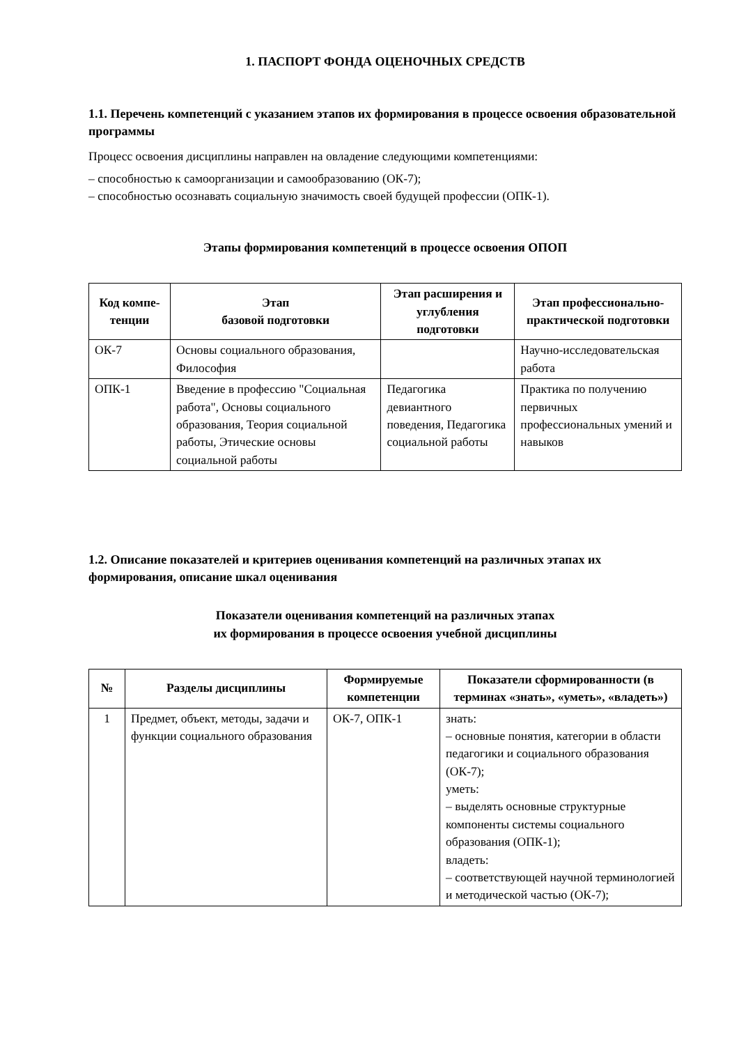1. ПАСПОРТ ФОНДА ОЦЕНОЧНЫХ СРЕДСТВ
1.1. Перечень компетенций с указанием этапов их формирования в процессе освоения образовательной программы
Процесс освоения дисциплины направлен на овладение следующими компетенциями:
– способностью к самоорганизации и самообразованию (ОК-7);
– способностью осознавать социальную значимость своей будущей профессии (ОПК-1).
Этапы формирования компетенций в процессе освоения ОПОП
| Код компе-тенции | Этап базовой подготовки | Этап расширения и углубления подготовки | Этап профессионально-практической подготовки |
| --- | --- | --- | --- |
| ОК-7 | Основы социального образования, Философия | | Научно-исследовательская работа |
| ОПК-1 | Введение в профессию "Социальная работа", Основы социального образования, Теория социальной работы, Этические основы социальной работы | Педагогика девиантного поведения, Педагогика социальной работы | Практика по получению первичных профессиональных умений и навыков |
1.2. Описание показателей и критериев оценивания компетенций на различных этапах их формирования, описание шкал оценивания
Показатели оценивания компетенций на различных этапах
их формирования в процессе освоения учебной дисциплины
| № | Разделы дисциплины | Формируемые компетенции | Показатели сформированности (в терминах «знать», «уметь», «владеть») |
| --- | --- | --- | --- |
| 1 | Предмет, объект, методы, задачи и функции социального образования | ОК-7, ОПК-1 | знать: – основные понятия, категории в области педагогики и социального образования (ОК-7); уметь: – выделять основные структурные компоненты системы социального образования (ОПК-1); владеть: – соответствующей научной терминологией и методической частью (ОК-7); |